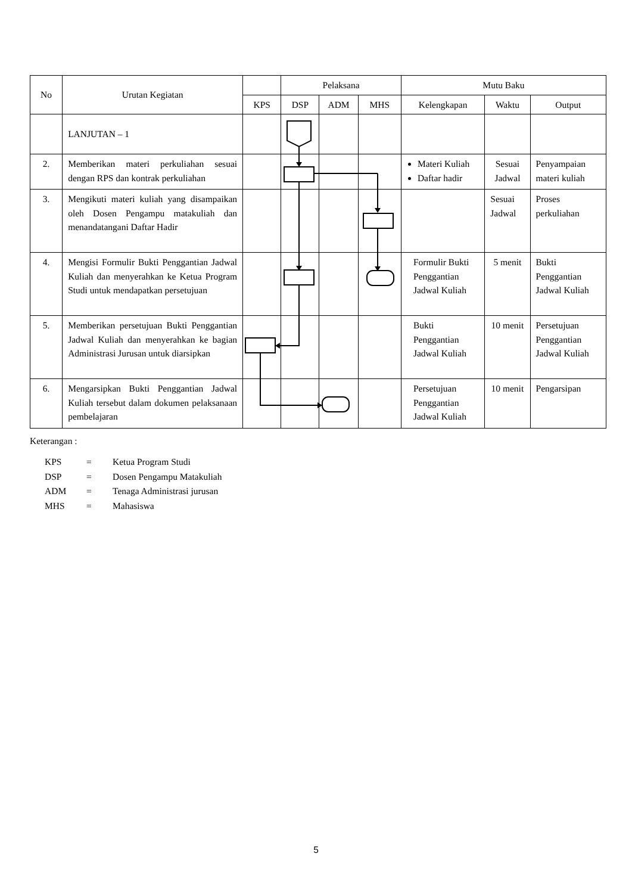| No | Urutan Kegiatan | | Pelaksana | | | Mutu Baku | | |
| --- | --- | --- | --- | --- | --- | --- | --- | --- |
| | | KPS | DSP | ADM | MHS | Kelengkapan | Waktu | Output |
| | LANJUTAN – 1 | | | | | | | |
| 2. | Memberikan materi perkuliahan sesuai dengan RPS dan kontrak perkuliahan | | | | | Materi Kuliah Daftar hadir | Sesuai Jadwal | Penyampaian materi kuliah |
| 3. | Mengikuti materi kuliah yang disampaikan oleh Dosen Pengampu matakuliah dan menandatangani Daftar Hadir | | | | | | Sesuai Jadwal | Proses perkuliahan |
| 4. | Mengisi Formulir Bukti Penggantian Jadwal Kuliah dan menyerahkan ke Ketua Program Studi untuk mendapatkan persetujuan | | | | | Formulir Bukti Penggantian Jadwal Kuliah | 5 menit | Bukti Penggantian Jadwal Kuliah |
| 5. | Memberikan persetujuan Bukti Penggantian Jadwal Kuliah dan menyerahkan ke bagian Administrasi Jurusan untuk diarsipkan | | | | | Bukti Penggantian Jadwal Kuliah | 10 menit | Persetujuan Penggantian Jadwal Kuliah |
| 6. | Mengarsipkan Bukti Penggantian Jadwal Kuliah tersebut dalam dokumen pelaksanaan pembelajaran | | | | | Persetujuan Penggantian Jadwal Kuliah | 10 menit | Pengarsipan |
Keterangan :
| KPS | = | Ketua Program Studi |
| DSP | = | Dosen Pengampu Matakuliah |
| ADM | = | Tenaga Administrasi jurusan |
| MHS | = | Mahasiswa |
5